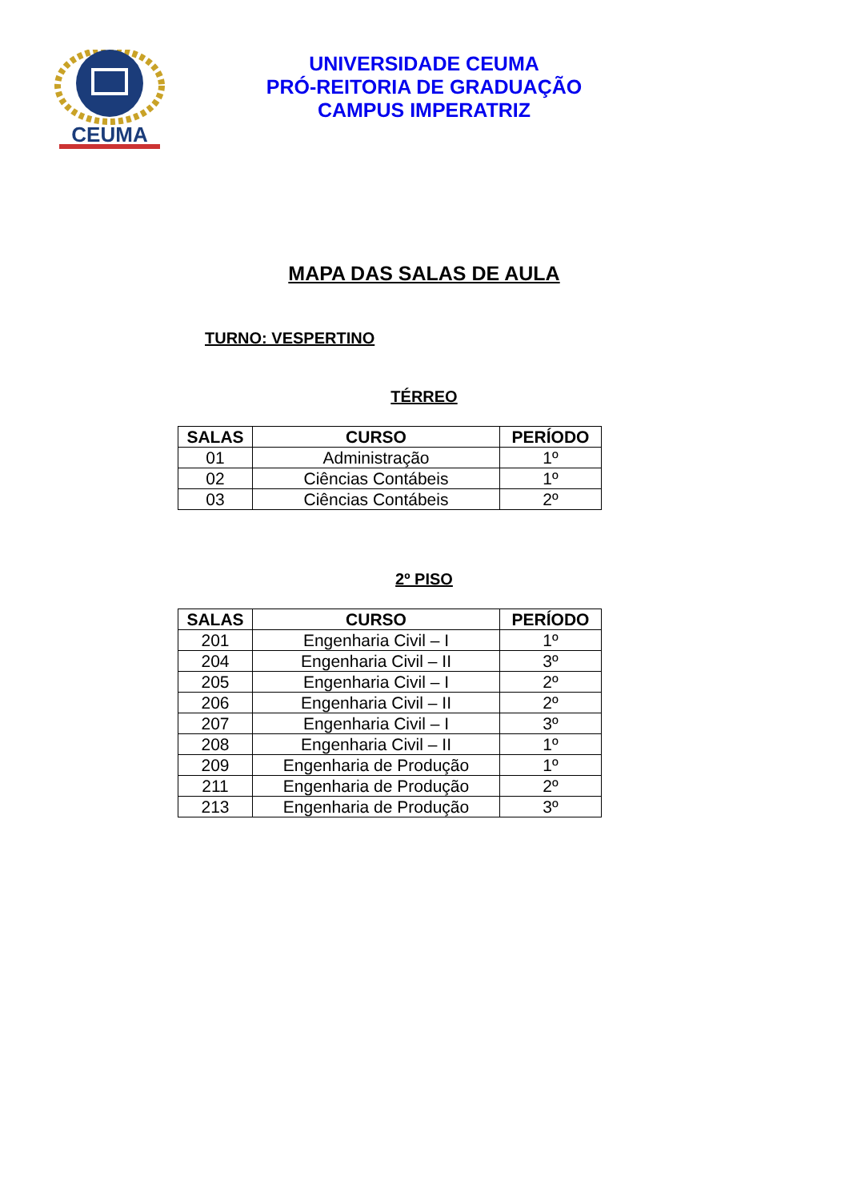CEUMA
UNIVERSIDADE CEUMA
PRÓ-REITORIA DE GRADUAÇÃO
CAMPUS IMPERATRIZ
MAPA DAS SALAS DE AULA
TURNO: VESPERTINO
TÉRREO
| SALAS | CURSO | PERÍODO |
| --- | --- | --- |
| 01 | Administração | 1º |
| 02 | Ciências Contábeis | 1º |
| 03 | Ciências Contábeis | 2º |
2º PISO
| SALAS | CURSO | PERÍODO |
| --- | --- | --- |
| 201 | Engenharia Civil – I | 1º |
| 204 | Engenharia Civil – II | 3º |
| 205 | Engenharia Civil – I | 2º |
| 206 | Engenharia Civil – II | 2º |
| 207 | Engenharia Civil – I | 3º |
| 208 | Engenharia Civil – II | 1º |
| 209 | Engenharia de Produção | 1º |
| 211 | Engenharia de Produção | 2º |
| 213 | Engenharia de Produção | 3º |